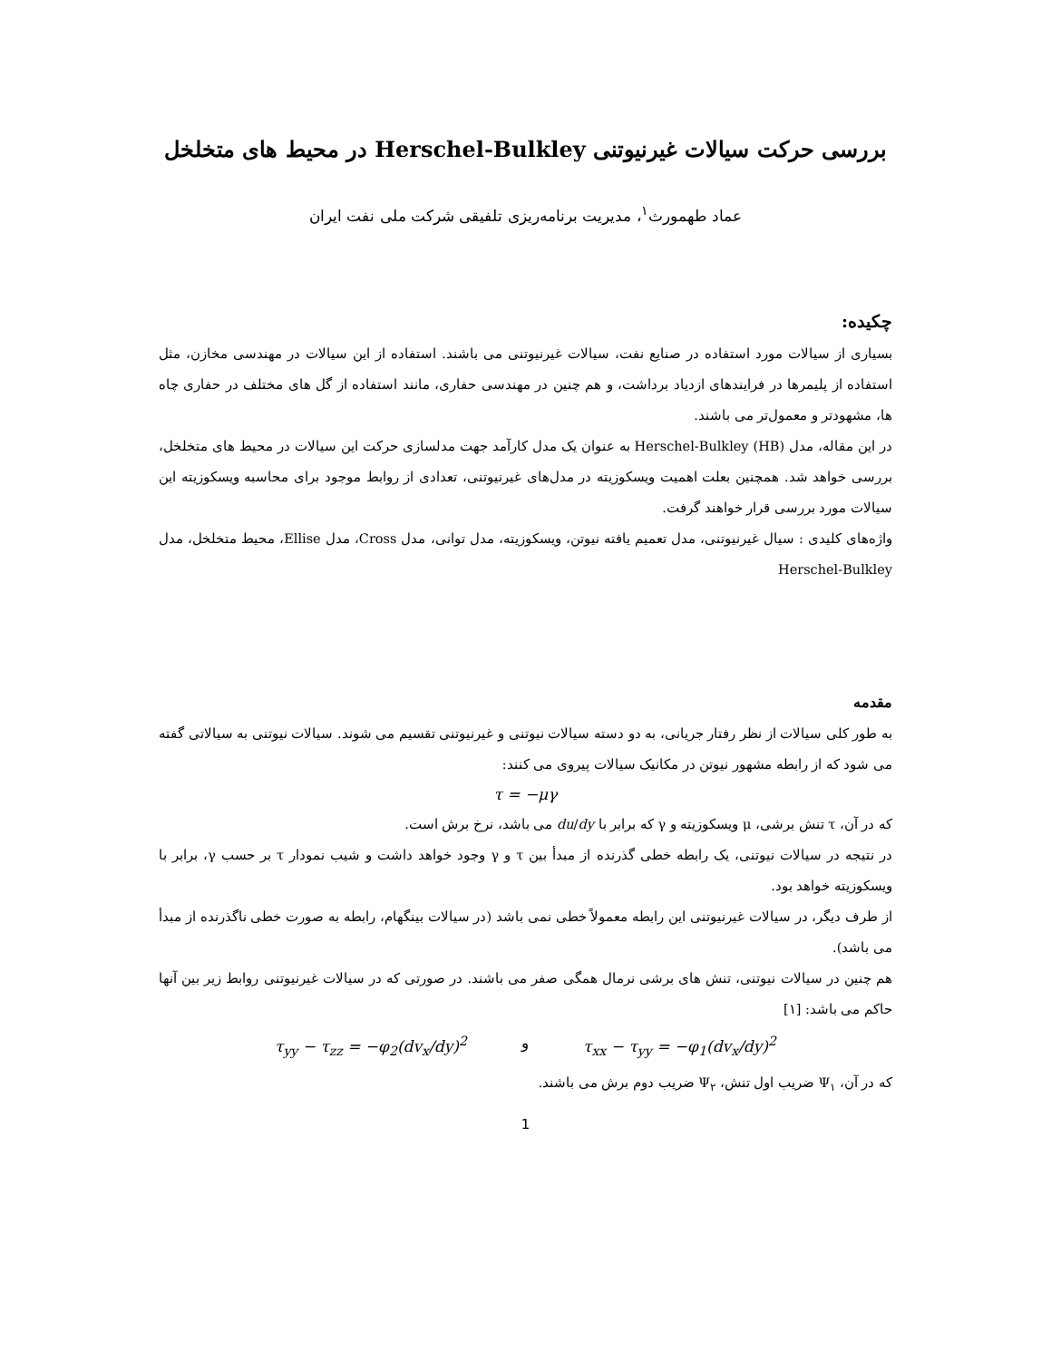بررسی حرکت سیالات غیرنیوتنی Herschel-Bulkley در محیط های متخلخل
عماد طهمورث<sup>۱</sup>، مدیریت برنامه‌ریزی تلفیقی شرکت ملی نفت ایران
چکیده:
بسیاری از سیالات مورد استفاده در صنایع نفت، سیالات غیرنیوتنی می باشند. استفاده از این سیالات در مهندسی مخازن، مثل استفاده از پلیمرها در فرایندهای ازدیاد برداشت، و هم چنین در مهندسی حفاری، مانند استفاده از گل های مختلف در حفاری چاه ها، مشهودتر و معمول‌تر می باشند.
در این مقاله، مدل Herschel-Bulkley (HB) به عنوان یک مدل کارآمد جهت مدلسازی حرکت این سیالات در محیط های متخلخل، بررسی خواهد شد. همچنین بعلت اهمیت ویسکوزیته در مدل‌های غیرنیوتنی، تعدادی از روابط موجود برای محاسبه ویسکوزیته این سیالات مورد بررسی قرار خواهند گرفت.
واژه‌های کلیدی : سیال غیرنیوتنی، مدل تعمیم یافته نیوتن، ویسکوزیته، مدل توانی، مدل Cross، مدل Ellise، محیط متخلخل، مدل Herschel-Bulkley
مقدمه
به طور کلی سیالات از نظر رفتار جریانی، به دو دسته سیالات نیوتنی و غیرنیوتنی تقسیم می شوند. سیالات نیوتنی به سیالاتی گفته می شود که از رابطه مشهور نیوتن در مکانیک سیالات پیروی می کنند:
τ = −μγ
که در آن، τ تنش برشی، μ ویسکوزیته و γ که برابر با du/dy می باشد، نرخ برش است.
در نتیجه در سیالات نیوتنی، یک رابطه خطی گذرنده از مبدأ بین τ و γ وجود خواهد داشت و شیب نمودار τ بر حسب γ، برابر با ویسکوزیته خواهد بود.
از طرف دیگر، در سیالات غیرنیوتنی این رابطه معمولاً خطی نمی باشد (در سیالات بینگهام، رابطه به صورت خطی ناگذرنده از مبدأ می باشد).
هم چنین در سیالات نیوتنی، تنش های برشی نرمال همگی صفر می باشند. در صورتی که در سیالات غیرنیوتنی روابط زیر بین آنها حاکم می باشد: [۱]
τ<sub>yy</sub> − τ<sub>zz</sub> = −φ<sub>2</sub>(dv<sub>x</sub>/dy)<sup>2</sup> و τ<sub>xx</sub> − τ<sub>yy</sub> = −φ<sub>1</sub>(dv<sub>x</sub>/dy)<sup>2</sup>
که در آن، Ψ<sub>۱</sub> ضریب اول تنش، Ψ<sub>۲</sub> ضریب دوم برش می باشند.
1